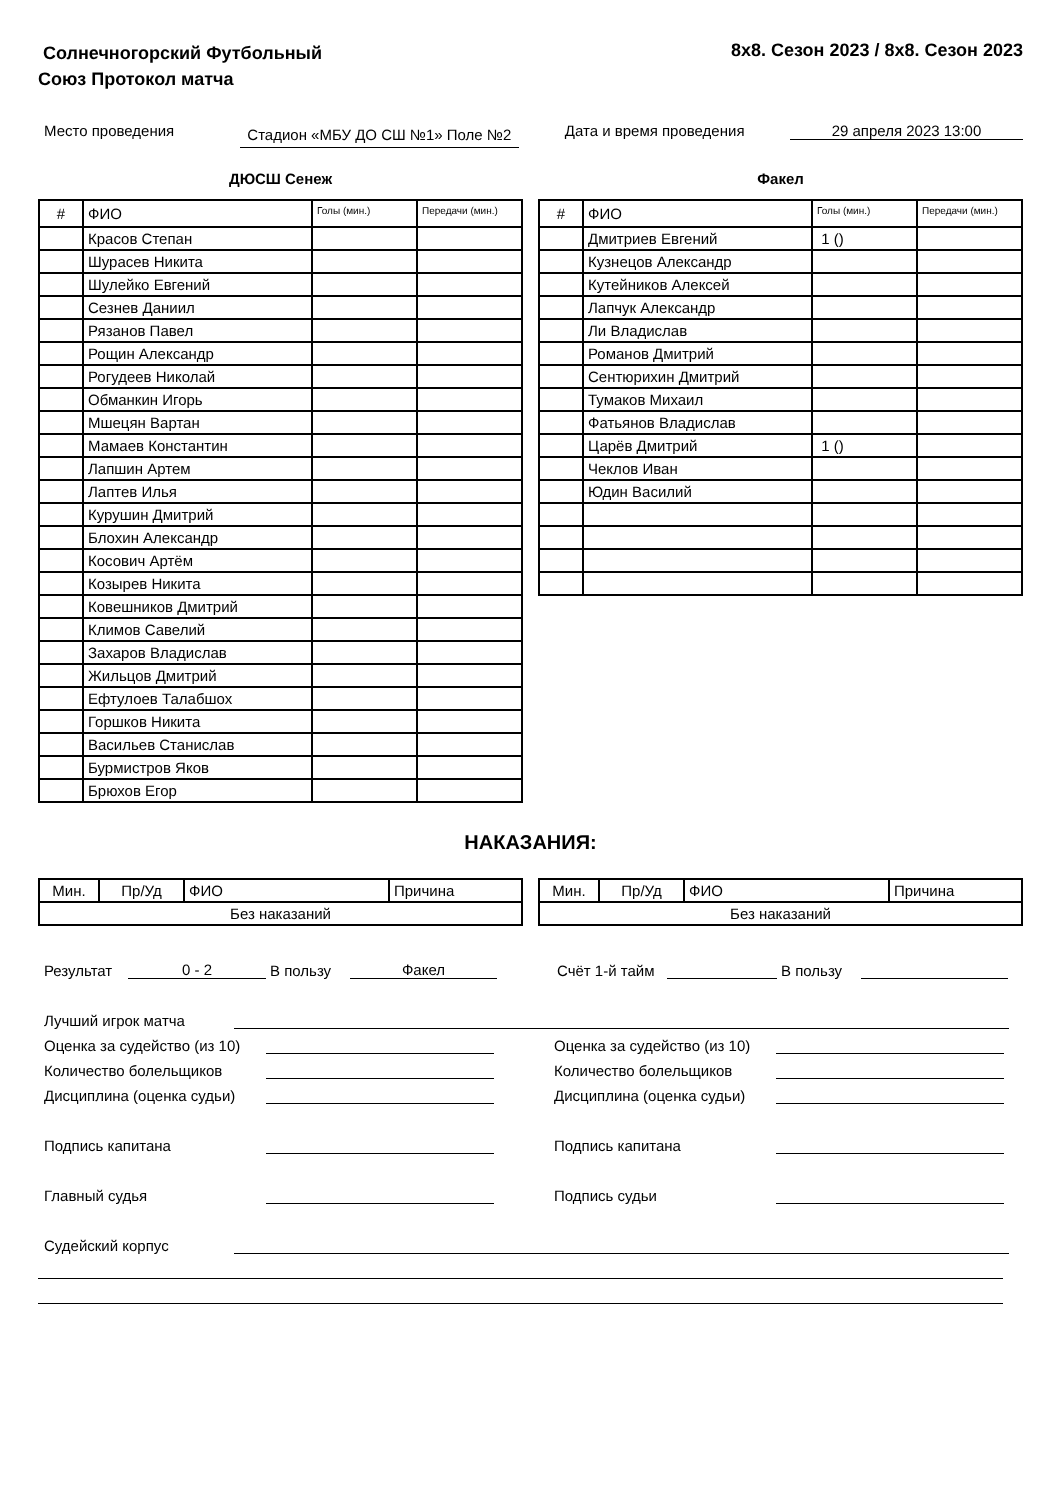Солнечногорский Футбольный Союз Протокол матча
8x8. Сезон 2023 / 8x8. Сезон 2023
Место проведения
Стадион «МБУ ДО СШ №1» Поле №2
Дата и время проведения
29 апреля 2023 13:00
ДЮСШ Сенеж
| # | ФИО | Голы (мин.) | Передачи (мин.) |
| --- | --- | --- | --- |
| | Красов Степан | | |
| | Шурасев Никита | | |
| | Шулейко Евгений | | |
| | Сезнев Даниил | | |
| | Рязанов Павел | | |
| | Рощин Александр | | |
| | Рогудеев Николай | | |
| | Обманкин Игорь | | |
| | Мшецян Вартан | | |
| | Мамаев Константин | | |
| | Лапшин Артем | | |
| | Лаптев Илья | | |
| | Курушин Дмитрий | | |
| | Блохин Александр | | |
| | Косович Артём | | |
| | Козырев Никита | | |
| | Ковешников Дмитрий | | |
| | Климов Савелий | | |
| | Захаров Владислав | | |
| | Жильцов Дмитрий | | |
| | Ефтулоев Талабшох | | |
| | Горшков Никита | | |
| | Васильев Станислав | | |
| | Бурмистров Яков | | |
| | Брюхов Егор | | |
Факел
| # | ФИО | Голы (мин.) | Передачи (мин.) |
| --- | --- | --- | --- |
| | Дмитриев Евгений | 1 () | |
| | Кузнецов Александр | | |
| | Кутейников Алексей | | |
| | Лапчук Александр | | |
| | Ли Владислав | | |
| | Романов Дмитрий | | |
| | Сентюрихин Дмитрий | | |
| | Тумаков Михаил | | |
| | Фатьянов Владислав | | |
| | Царёв Дмитрий | 1 () | |
| | Чеклов Иван | | |
| | Юдин Василий | | |
НАКАЗАНИЯ:
| Мин. | Пр/Уд | ФИО | Причина |
| Без наказаний | | | |
| Мин. | Пр/Уд | ФИО | Причина |
| Без наказаний | | | |
Результат
0 - 2
В пользу
Факел
Счёт 1-й тайм
В пользу
Лучший игрок матча
Оценка за судейство (из 10)
Оценка за судейство (из 10)
Количество болельщиков
Количество болельщиков
Дисциплина (оценка судьи)
Дисциплина (оценка судьи)
Подпись капитана
Подпись капитана
Главный судья
Подпись судьи
Судейский корпус